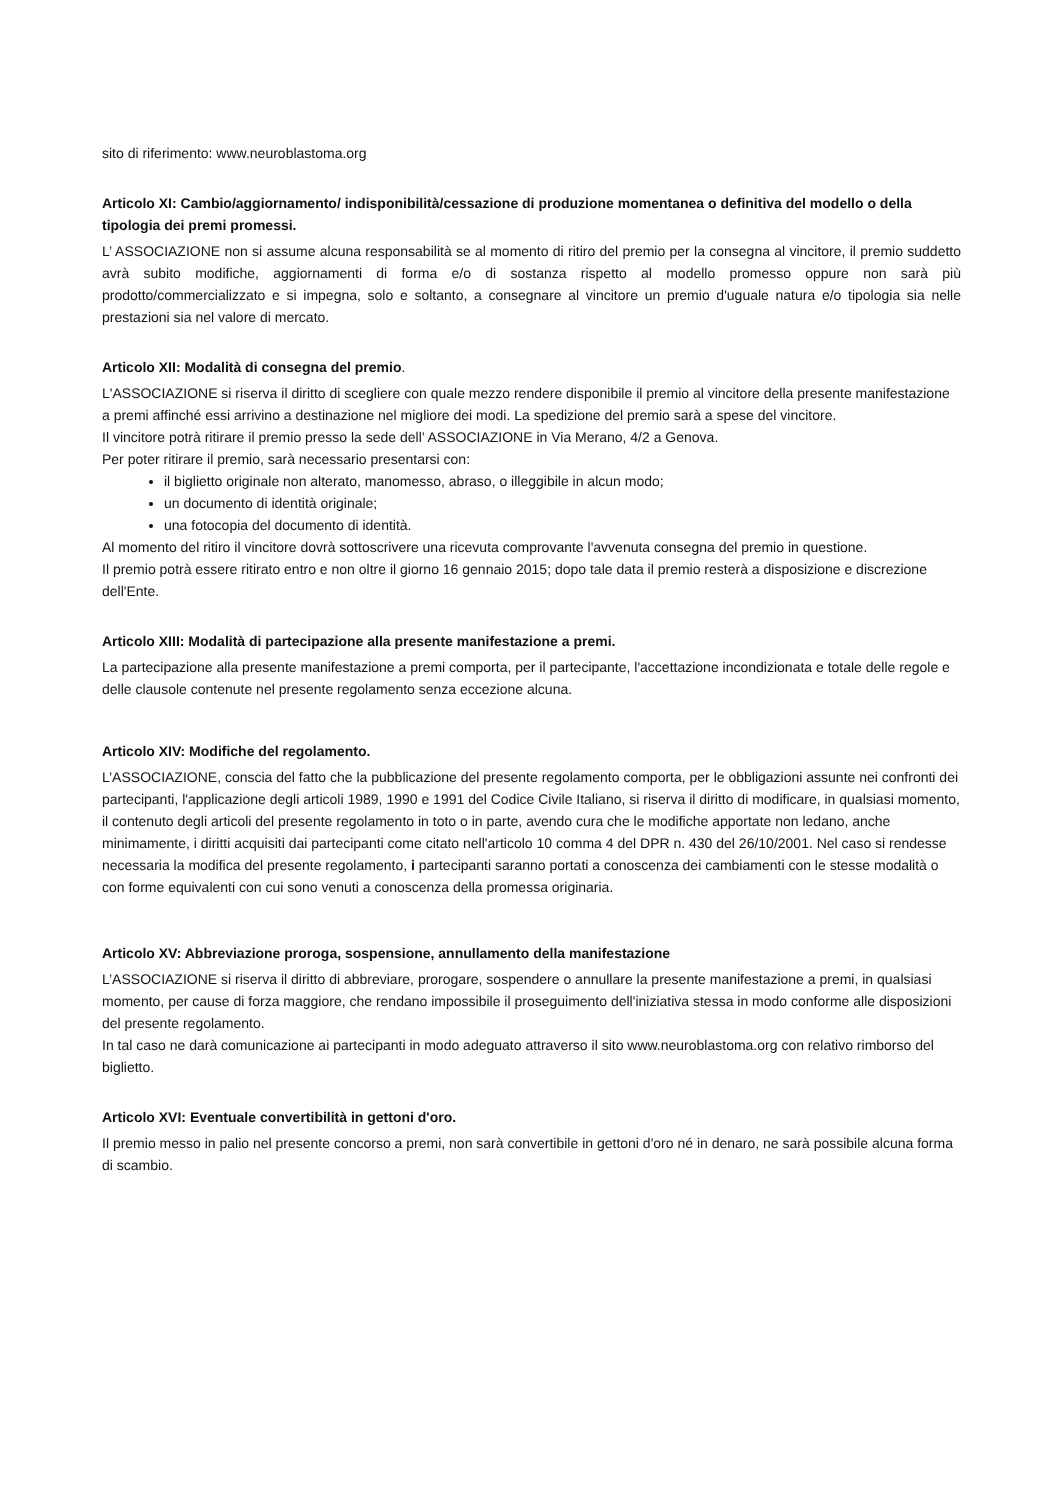sito di riferimento: www.neuroblastoma.org
Articolo XI: Cambio/aggiornamento/ indisponibilità/cessazione di produzione momentanea o definitiva del modello o della tipologia dei premi promessi.
L’ ASSOCIAZIONE non si assume alcuna responsabilità se al momento di ritiro del premio per la consegna al vincitore, il premio suddetto avrà subito modifiche, aggiornamenti di forma e/o di sostanza rispetto al modello promesso oppure non sarà più prodotto/commercializzato e si impegna, solo e soltanto, a consegnare al vincitore un premio d'uguale natura e/o tipologia sia nelle prestazioni sia nel valore di mercato.
Articolo XII: Modalità di consegna del premio.
L'ASSOCIAZIONE si riserva il diritto di scegliere con quale mezzo rendere disponibile il premio al vincitore della presente manifestazione a premi affinché essi arrivino a destinazione nel migliore dei modi. La spedizione del premio sarà a spese del vincitore.
Il vincitore potrà ritirare il premio presso la sede dell’ ASSOCIAZIONE in Via Merano, 4/2 a Genova.
Per poter ritirare il premio, sarà necessario presentarsi con:
il biglietto originale non alterato, manomesso, abraso, o illeggibile in alcun modo;
un documento di identità originale;
una fotocopia del documento di identità.
Al momento del ritiro il vincitore dovrà sottoscrivere una ricevuta comprovante l'avvenuta consegna del premio in questione.
Il premio potrà essere ritirato entro e non oltre il giorno 16 gennaio 2015; dopo tale data il premio resterà a disposizione e discrezione dell'Ente.
Articolo XIII: Modalità di partecipazione alla presente manifestazione a premi.
La partecipazione alla presente manifestazione a premi comporta, per il partecipante, l'accettazione incondizionata e totale delle regole e delle clausole contenute nel presente regolamento senza eccezione alcuna.
Articolo XIV: Modifiche del regolamento.
L’ASSOCIAZIONE, conscia del fatto che la pubblicazione del presente regolamento comporta, per le obbligazioni assunte nei confronti dei partecipanti, l'applicazione degli articoli 1989, 1990 e 1991 del Codice Civile Italiano, si riserva il diritto di modificare, in qualsiasi momento, il contenuto degli articoli del presente regolamento in toto o in parte, avendo cura che le modifiche apportate non ledano, anche minimamente, i diritti acquisiti dai partecipanti come citato nell'articolo 10 comma 4 del DPR n. 430 del 26/10/2001. Nel caso si rendesse necessaria la modifica del presente regolamento, i partecipanti saranno portati a conoscenza dei cambiamenti con le stesse modalità o con forme equivalenti con cui sono venuti a conoscenza della promessa originaria.
Articolo XV: Abbreviazione proroga, sospensione, annullamento della manifestazione
L’ASSOCIAZIONE si riserva il diritto di abbreviare, prorogare, sospendere o annullare la presente manifestazione a premi, in qualsiasi momento, per cause di forza maggiore, che rendano impossibile il proseguimento dell'iniziativa stessa in modo conforme alle disposizioni del presente regolamento.
In tal caso ne darà comunicazione ai partecipanti in modo adeguato attraverso il sito www.neuroblastoma.org con relativo rimborso del biglietto.
Articolo XVI: Eventuale convertibilità in gettoni d'oro.
Il premio messo in palio nel presente concorso a premi, non sarà convertibile in gettoni d'oro né in denaro, ne sarà possibile alcuna forma di scambio.